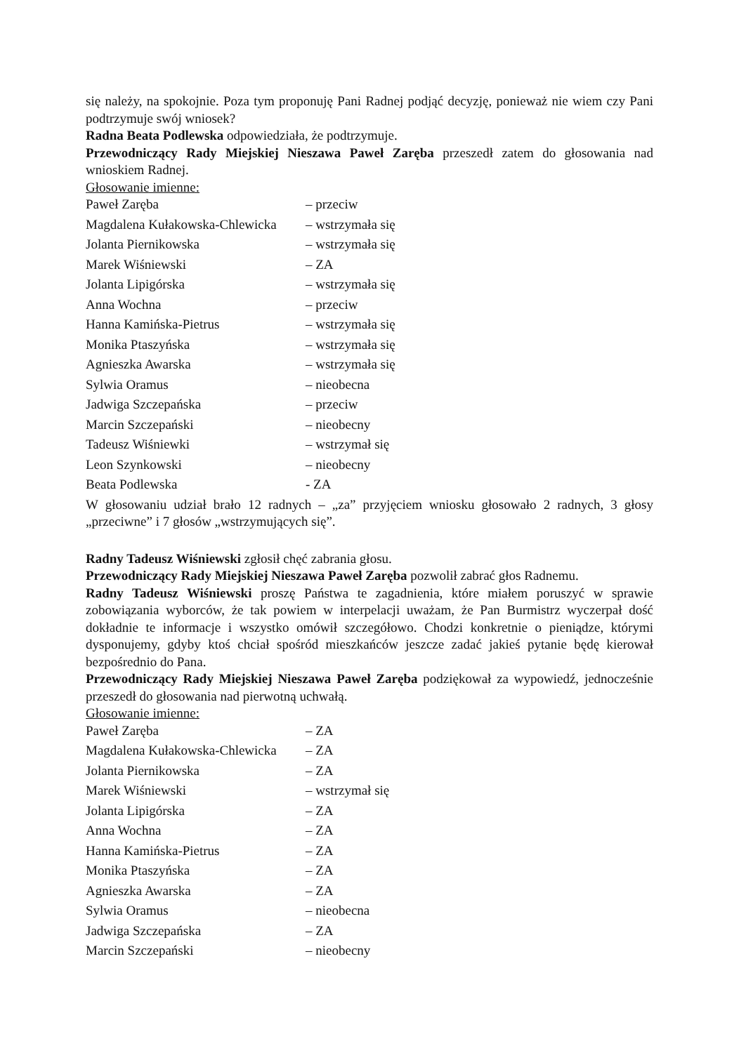się należy, na spokojnie. Poza tym proponuję Pani Radnej podjąć decyzję, ponieważ nie wiem czy Pani podtrzymuje swój wniosek?
Radna Beata Podlewska odpowiedziała, że podtrzymuje.
Przewodniczący Rady Miejskiej Nieszawa Paweł Zaręba przeszedł zatem do głosowania nad wnioskiem Radnej.
Głosowanie imienne:
| Paweł Zaręba | – przeciw |
| Magdalena Kułakowska-Chlewicka | – wstrzymała się |
| Jolanta Piernikowska | – wstrzymała się |
| Marek Wiśniewski | – ZA |
| Jolanta Lipigórska | – wstrzymała się |
| Anna Wochna | – przeciw |
| Hanna Kamińska-Pietrus | – wstrzymała się |
| Monika Ptaszyńska | – wstrzymała się |
| Agnieszka Awarska | – wstrzymała się |
| Sylwia Oramus | – nieobecna |
| Jadwiga Szczepańska | – przeciw |
| Marcin Szczepański | – nieobecny |
| Tadeusz Wiśniewki | – wstrzymał się |
| Leon Szynkowski | – nieobecny |
| Beata Podlewska | - ZA |
W głosowaniu udział brało 12 radnych – „za” przyjęciem wniosku głosowało 2 radnych, 3 głosy „przeciwne” i 7 głosów „wstrzymujących się”.
Radny Tadeusz Wiśniewski zgłosił chęć zabrania głosu.
Przewodniczący Rady Miejskiej Nieszawa Paweł Zaręba pozwolił zabrać głos Radnemu.
Radny Tadeusz Wiśniewski proszę Państwa te zagadnienia, które miałem poruszyć w sprawie zobowiązania wyborców, że tak powiem w interpelacji uważam, że Pan Burmistrz wyczerpał dość dokładnie te informacje i wszystko omówił szczegółowo. Chodzi konkretnie o pieniądze, którymi dysponujemy, gdyby ktoś chciał spośród mieszkańców jeszcze zadać jakieś pytanie będę kierował bezpośrednio do Pana.
Przewodniczący Rady Miejskiej Nieszawa Paweł Zaręba podziękował za wypowiedź, jednocześnie przeszedł do głosowania nad pierwotną uchwałą.
Głosowanie imienne:
| Paweł Zaręba | – ZA |
| Magdalena Kułakowska-Chlewicka | – ZA |
| Jolanta Piernikowska | – ZA |
| Marek Wiśniewski | – wstrzymał się |
| Jolanta Lipigórska | – ZA |
| Anna Wochna | – ZA |
| Hanna Kamińska-Pietrus | – ZA |
| Monika Ptaszyńska | – ZA |
| Agnieszka Awarska | – ZA |
| Sylwia Oramus | – nieobecna |
| Jadwiga Szczepańska | – ZA |
| Marcin Szczepański | – nieobecny |